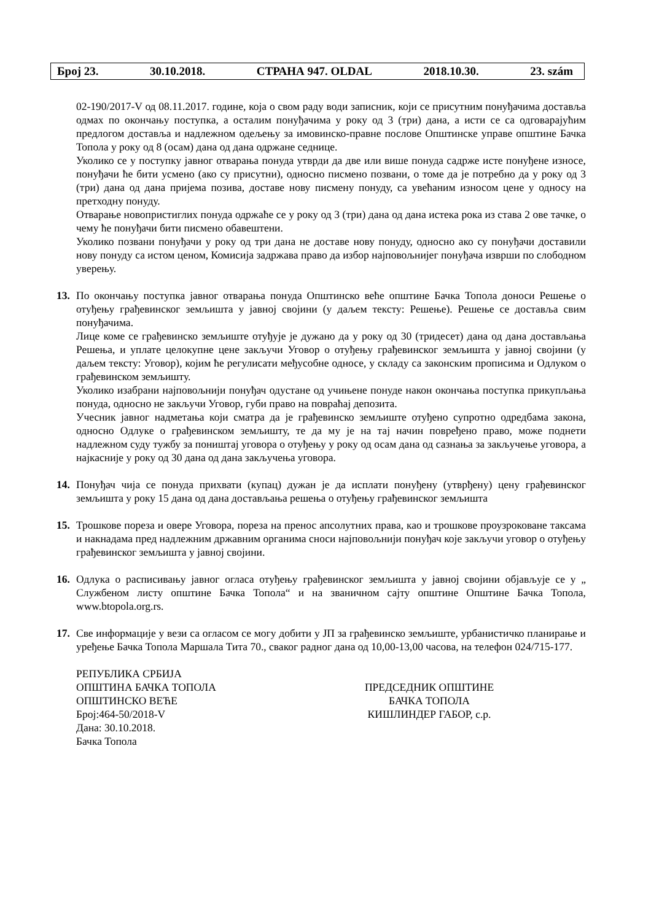Број 23. 30.10.2018. СТРАНА 947. OLDAL 2018.10.30. 23. szám
02-190/2017-V од 08.11.2017. године, која о свом раду води записник, који се присутним понуђачима доставља одмах по окончању поступка, а осталим понуђачима у року од 3 (три) дана, а исти се са одговарајућим предлогом доставља и надлежном одељењу за имовинско-правне послове Општинске управе општине Бачка Топола у року од 8 (осам) дана од дана одржане седнице.
Уколико се у поступку јавног отварања понуда утврди да две или више понуда садрже исте понуђене износе, понуђачи ће бити усмено (ако су присутни), односно писмено позвани, о томе да је потребно да у року од 3 (три) дана од дана пријема позива, доставе нову писмену понуду, са увећаним износом цене у односу на претходну понуду.
Отварање новопристиглих понуда одржаће се у року од 3 (три) дана од дана истека рока из става 2 ове тачке, о чему ће понуђачи бити писмено обавештени.
Уколико позвани понуђачи у року од три дана не доставе нову понуду, односно ако су понуђачи доставили нову понуду са истом ценом, Комисија задржава право да избор најповољнијег понуђача изврши по слободном уверењу.
13. По окончању поступка јавног отварања понуда Општинско веће општине Бачка Топола доноси Решење о отуђењу грађевинског земљишта у јавној својини (у даљем тексту: Решење). Решење се доставља свим понуђачима.
Лице коме се грађевинско земљиште отуђује је дужано да у року од 30 (тридесет) дана од дана достављања Решења, и уплате целокупне цене закључи Уговор о отуђењу грађевинског земљишта у јавној својини (у даљем тексту: Уговор), којим ће регулисати међусобне односе, у складу са законским прописима и Одлуком о грађевинском земљишту.
Уколико изабрани најповољнији понуђач одустане од учињене понуде након окончања поступка прикупљања понуда, односно не закључи Уговор, губи право на повраћај депозита.
Учесник јавног надметања који сматра да је грађевинско земљиште отуђено супротно одредбама закона, односно Одлуке о грађевинском земљишту, те да му је на тај начин повређено право, може поднети надлежном суду тужбу за поништај уговора о отуђењу у року од осам дана од сазнања за закључење уговора, а најкасније у року од 30 дана од дана закључења уговора.
14. Понуђач чија се понуда прихвати (купац) дужан је да исплати понуђену (утврђену) цену грађевинског земљишта у року 15 дана од дана достављања решења о отуђењу грађевинског земљишта
15. Трошкове пореза и овере Уговора, пореза на пренос апсолутних права, као и трошкове проузроковане таксама и накнадама пред надлежним државним органима сноси најповољнији понуђач које закључи уговор о отуђењу грађевинског земљишта у јавној својини.
16. Одлука о расписивању јавног огласа отуђењу грађевинског земљишта у јавној својини објављује се у „ Службеном листу општине Бачка Топола“ и на званичном сајту општине Општине Бачка Топола, www.btopola.org.rs.
17. Све информације у вези са огласом се могу добити у ЈП за грађевинско земљиште, урбанистичко планирање и уређење Бачка Топола Маршала Тита 70., сваког радног дана од 10,00-13,00 часова, на телефон 024/715-177.
РЕПУБЛИКА СРБИЈА
ОПШТИНА БАЧКА ТОПОЛА
ОПШТИНСКО ВЕЋЕ
Број:464-50/2018-V
Дана: 30.10.2018.
Бачка Топола
ПРЕДСЕДНИК ОПШТИНЕ
БАЧКА ТОПОЛА
КИШЛИНДЕР ГАБОР, с.р.